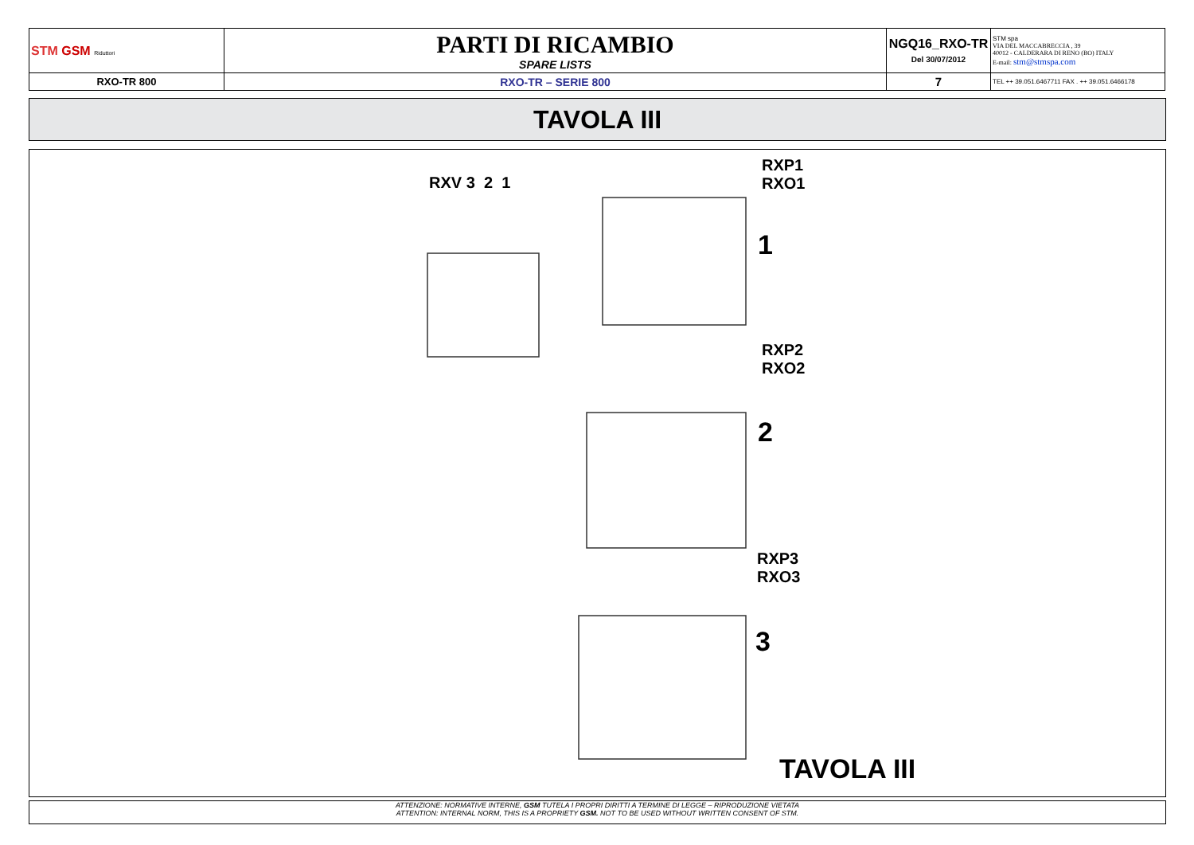| STM GSM Riduttori | PARTI DI RICAMBIO SPARE LISTS | NGQ16_RXO-TR Del 30/07/2012 | STM spa VIA DEL MACCABRECCIA , 39 40012 - CALDERARA DI RENO (BO) ITALY E-mail: stm@stmspa.com |
| RXO-TR 800 | RXO-TR – SERIE 800 | 7 | TEL ++ 39.051.6467711 FAX . ++ 39.051.6466178 |
TAVOLA III
RXV 3 2 1
RXP1
RXO1
1
RXP2
RXO2
2
RXP3
RXO3
3
TAVOLA III
ATTENZIONE: NORMATIVE INTERNE, GSM TUTELA I PROPRI DIRITTI A TERMINE DI LEGGE – RIPRODUZIONE VIETATA
ATTENTION: INTERNAL NORM, THIS IS A PROPRIETY GSM. NOT TO BE USED WITHOUT WRITTEN CONSENT OF STM.